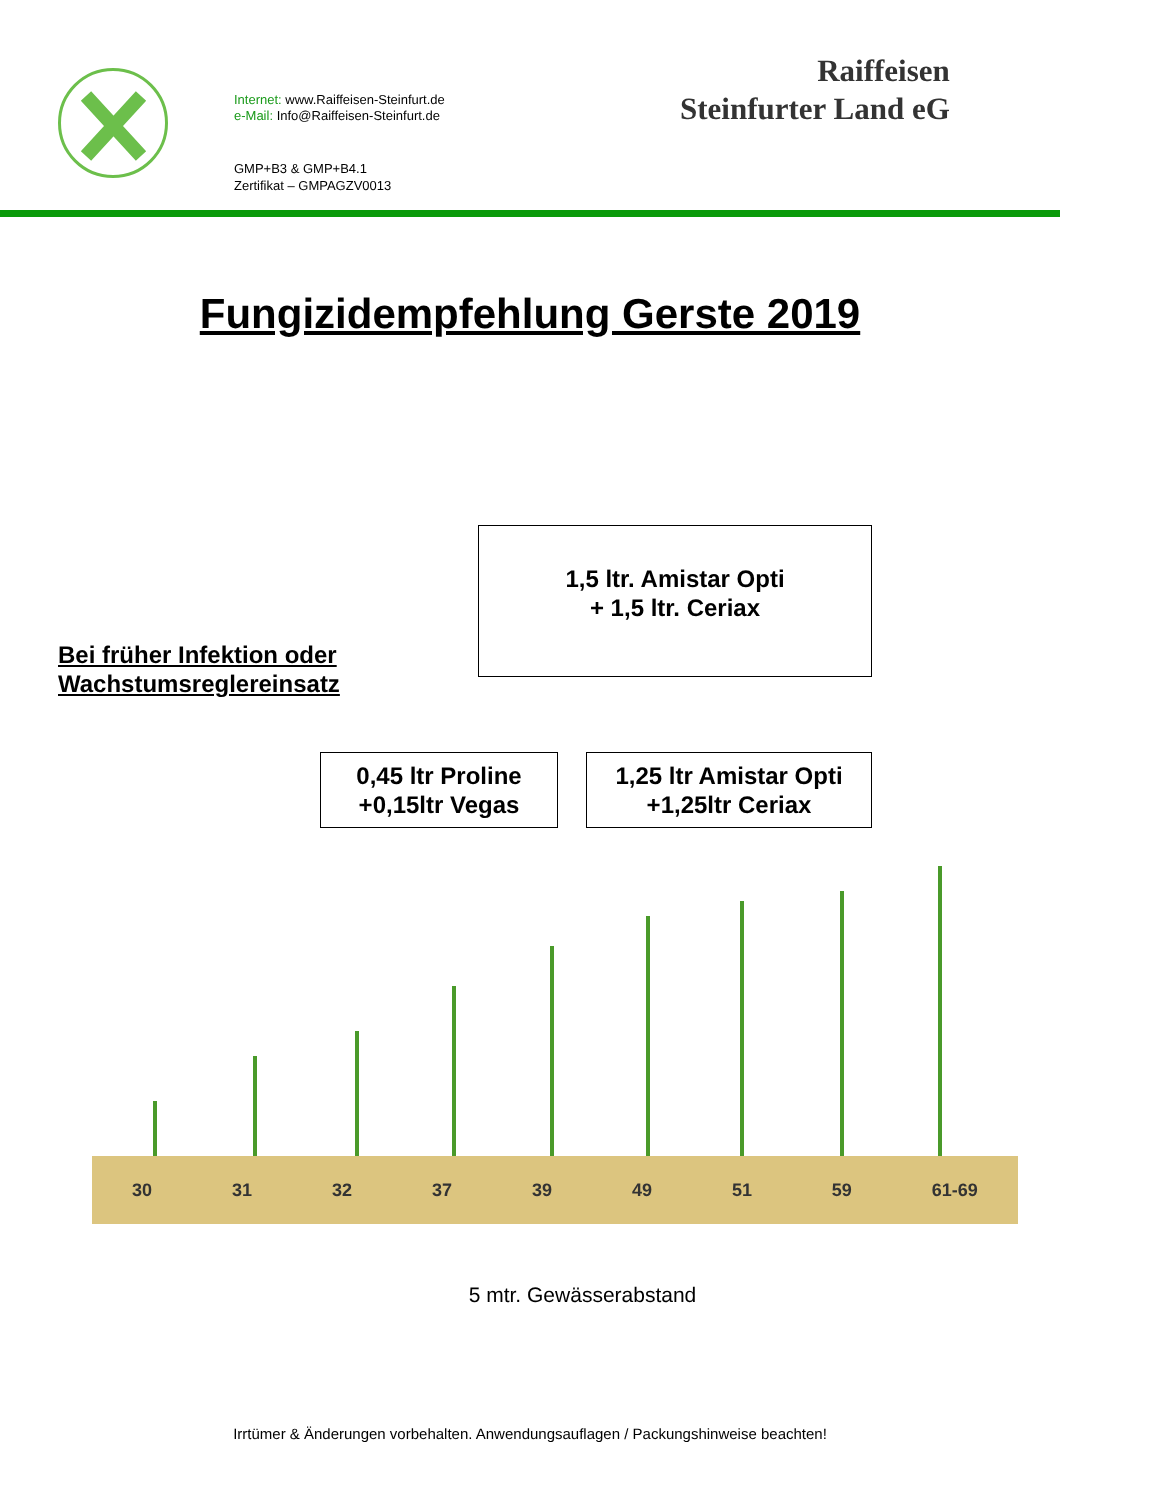Internet: www.Raiffeisen-Steinfurt.de
e-Mail: Info@Raiffeisen-Steinfurt.de
GMP+B3 & GMP+B4.1
Zertifikat – GMPAGZV0013
Raiffeisen
Steinfurter Land eG
Fungizidempfehlung Gerste 2019
1,5 ltr. Amistar Opti
+ 1,5 ltr. Ceriax
Bei früher Infektion oder
Wachstumsreglereinsatz
0,45 ltr Proline
+0,15ltr Vegas
1,25 ltr Amistar Opti
+1,25ltr Ceriax
30 31 32 37 39 49 51 59 61-69
5 mtr. Gewässerabstand
Irrtümer & Änderungen vorbehalten. Anwendungsauflagen / Packungshinweise beachten!